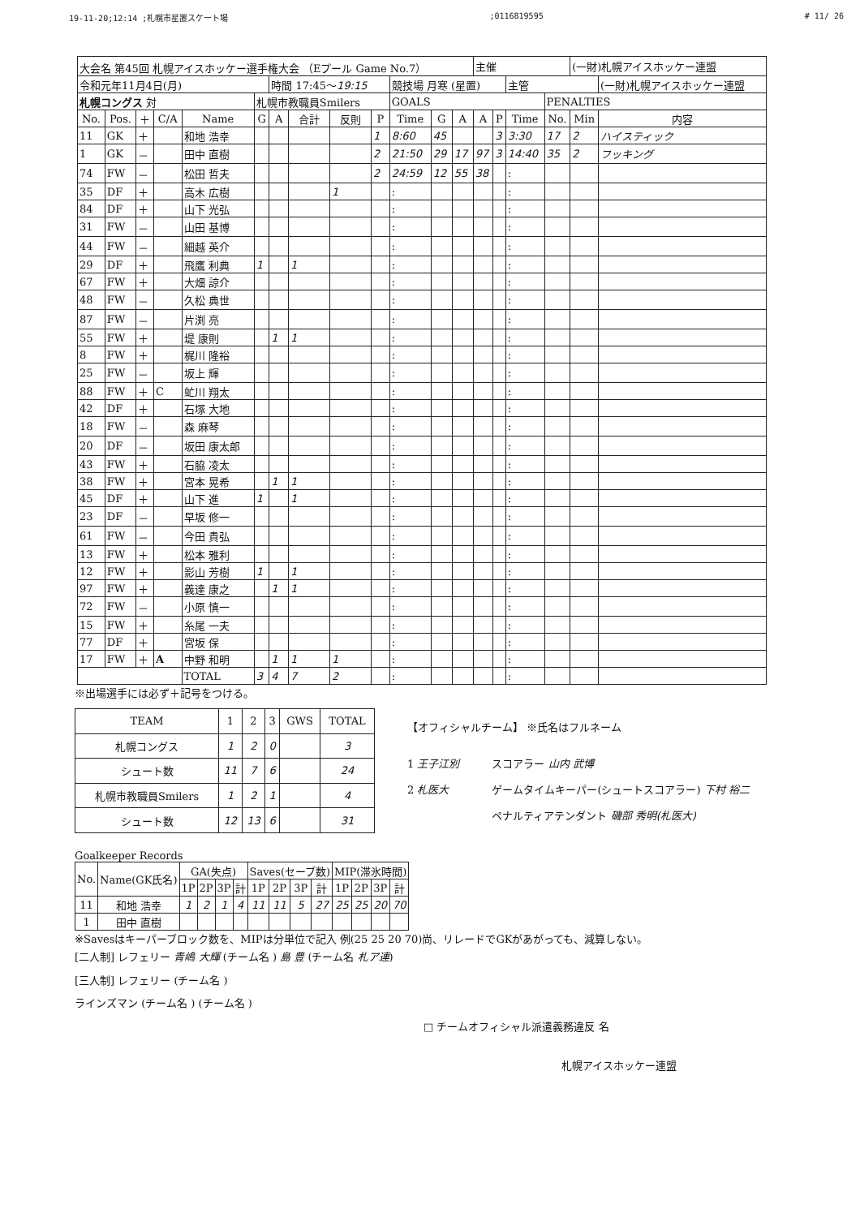19-11-20;12:14 ;札幌市星置スケート場;0116819595 # 11/ 26
| 大会名 第45回 札幌アイスホッケー選手権大会 （Eプール Game No.7） | | | | | | | | | | | | | 主催 | | | | (一財)札幌アイスホッケー連盟 | |
| 令和元年11月4日(月) | | | | | | 時間 17:45～ 19:15 | | | | 競技場 月寒 (星置) | | | | | 主管 | | | (一財)札幌アイスホッケー連盟 |
| 札幌コングス 対 | | | | | 札幌市教職員Smilers | | | | | GOALS | | | | | | PENALTIES | | |
| No. | Pos. | ＋ | C/A | Name | G | A | 合計 | 反則 | P | Time | G | A | A | P | Time | No. | Min | 内容 |
| 11 | GK | ＋ | | 和地 浩幸 | | | | | 1 | 8:60 | 45 | | | 3 | 3:30 | 17 | 2 | ハイスティック |
| 1 | GK | － | | 田中 直樹 | | | | | 2 | 21:50 | 29 | 17 | 97 | 3 | 14:40 | 35 | 2 | フッキング |
| 74 | FW | － | | 松田 哲夫 | | | | | 2 | 24:59 | 12 | 55 | 38 | | : | | | |
| 35 | DF | ＋ | | 高木 広樹 | | | | 1 | | : | | | | | : | | | |
| 84 | DF | ＋ | | 山下 光弘 | | | | | | : | | | | | : | | | |
| 31 | FW | － | | 山田 基博 | | | | | | : | | | | | : | | | |
| 44 | FW | － | | 細越 英介 | | | | | | : | | | | | : | | | |
| 29 | DF | ＋ | | 飛鷹 利典 | 1 | | 1 | | | : | | | | | : | | | |
| 67 | FW | ＋ | | 大畑 諒介 | | | | | | : | | | | | : | | | |
| 48 | FW | － | | 久松 典世 | | | | | | : | | | | | : | | | |
| 87 | FW | － | | 片渕 亮 | | | | | | : | | | | | : | | | |
| 55 | FW | ＋ | | 堤 康則 | | 1 | 1 | | | : | | | | | : | | | |
| 8 | FW | ＋ | | 梶川 隆裕 | | | | | | : | | | | | : | | | |
| 25 | FW | － | | 坂上 輝 | | | | | | : | | | | | : | | | |
| 88 | FW | ＋ | C | 虻川 翔太 | | | | | | : | | | | | : | | | |
| 42 | DF | ＋ | | 石塚 大地 | | | | | | : | | | | | : | | | |
| 18 | FW | － | | 森 麻琴 | | | | | | : | | | | | : | | | |
| 20 | DF | － | | 坂田 康太郎 | | | | | | : | | | | | : | | | |
| 43 | FW | ＋ | | 石脇 凌太 | | | | | | : | | | | | : | | | |
| 38 | FW | ＋ | | 宮本 晃希 | | 1 | 1 | | | : | | | | | : | | | |
| 45 | DF | ＋ | | 山下 進 | 1 | | 1 | | | : | | | | | : | | | |
| 23 | DF | － | | 早坂 修一 | | | | | | : | | | | | : | | | |
| 61 | FW | － | | 今田 貴弘 | | | | | | : | | | | | : | | | |
| 13 | FW | ＋ | | 松本 雅利 | | | | | | : | | | | | : | | | |
| 12 | FW | ＋ | | 影山 芳樹 | 1 | | 1 | | | : | | | | | : | | | |
| 97 | FW | ＋ | | 義達 康之 | | 1 | 1 | | | : | | | | | : | | | |
| 72 | FW | － | | 小原 慎一 | | | | | | : | | | | | : | | | |
| 15 | FW | ＋ | | 糸尾 一夫 | | | | | | : | | | | | : | | | |
| 77 | DF | ＋ | | 宮坂 保 | | | | | | : | | | | | : | | | |
| 17 | FW | ＋ | A | 中野 和明 | | 1 | 1 | 1 | | : | | | | | : | | | |
| | | | | TOTAL | 3 | 4 | 7 | 2 | | : | | | | | : | | | |
※出場選手には必ず＋記号をつける。
| TEAM | 1 | 2 | 3 | GWS | TOTAL |
| --- | --- | --- | --- | --- | --- |
| 札幌コングス | 1 | 2 | 0 | | 3 |
| シュート数 | 11 | 7 | 6 | | 24 |
| 札幌市教職員Smilers | 1 | 2 | 1 | | 4 |
| シュート数 | 12 | 13 | 6 | | 31 |
【オフィシャルチーム】 ※氏名はフルネーム
1 王子江別
2 札医大
スコアラー 山内 武博
ゲームタイムキーパー(シュートスコアラー) 下村 裕二
ペナルティアテンダント 磯部 秀明(札医大)
Goalkeeper Records
| No. | Name(GK氏名) | GA(失点) | | | | Saves(セーブ数) | | | | MIP(滞氷時間) | | | |
| --- | --- | --- | --- | --- | --- | --- | --- | --- | --- | --- | --- | --- | --- |
| | | 1P | 2P | 3P | 計 | 1P | 2P | 3P | 計 | 1P | 2P | 3P | 計 |
| 11 | 和地 浩幸 | 1 | 2 | 1 | 4 | 11 | 11 | 5 | 27 | 25 | 25 | 20 | 70 |
| 1 | 田中 直樹 | | | | | | | | | | | | |
※Savesはキーパーブロック数を、MIPは分単位で記入 例(25 25 20 70)尚、リレードでGKがあがっても、減算しない。
[二人制] レフェリー 青嶋 大輝 (チーム名 ) 島 豊 (チーム名 札ア連)
[三人制] レフェリー (チーム名 )
ラインズマン (チーム名 ) (チーム名 )
□ チームオフィシャル派遣義務違反 名
札幌アイスホッケー連盟